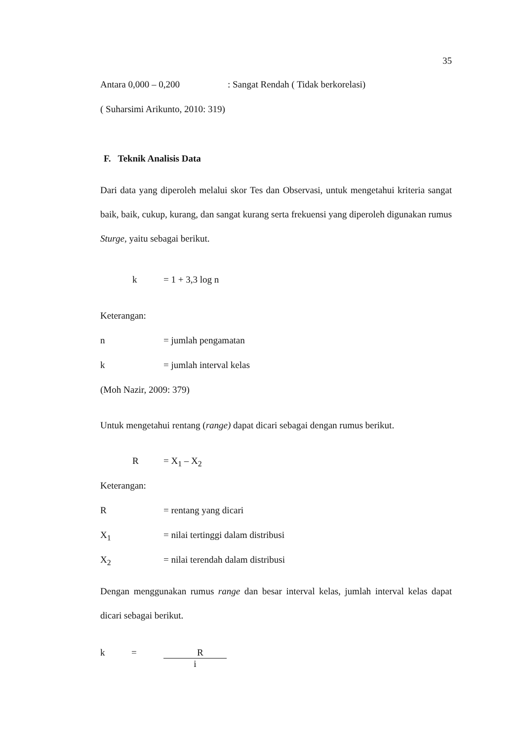35
Antara 0,000 – 0,200: Sangat Rendah ( Tidak berkorelasi)
( Suharsimi Arikunto, 2010: 319)
F. Teknik Analisis Data
Dari data yang diperoleh melalui skor Tes dan Observasi, untuk mengetahui kriteria sangat baik, baik, cukup, kurang, dan sangat kurang serta frekuensi yang diperoleh digunakan rumus Sturge, yaitu sebagai berikut.
k = 1 + 3,3 log n
Keterangan:
n = jumlah pengamatan
k = jumlah interval kelas
(Moh Nazir, 2009: 379)
Untuk mengetahui rentang (range) dapat dicari sebagai dengan rumus berikut.
R = X<sub>1</sub> – X<sub>2</sub>
Keterangan:
R = rentang yang dicari
X<sub>1</sub> = nilai tertinggi dalam distribusi
X<sub>2</sub> = nilai terendah dalam distribusi
Dengan menggunakan rumus range dan besar interval kelas, jumlah interval kelas dapat dicari sebagai berikut.
k = R i